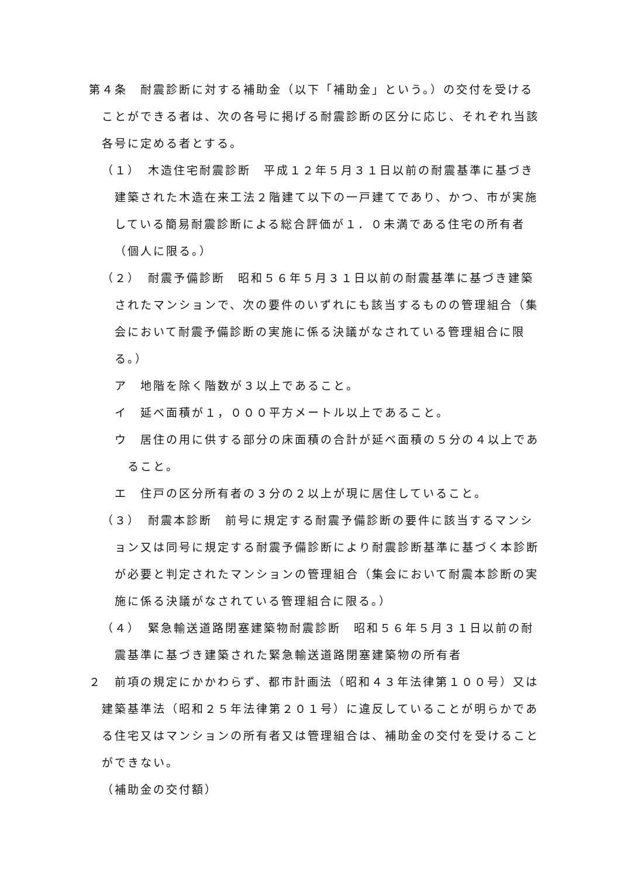第４条　耐震診断に対する補助金（以下「補助金」という。）の交付を受けることができる者は、次の各号に掲げる耐震診断の区分に応じ、それぞれ当該各号に定める者とする。
（１）　木造住宅耐震診断　平成１２年５月３１日以前の耐震基準に基づき建築された木造在来工法２階建て以下の一戸建てであり、かつ、市が実施している簡易耐震診断による総合評価が１．０未満である住宅の所有者（個人に限る。）
（２）　耐震予備診断　昭和５６年５月３１日以前の耐震基準に基づき建築されたマンションで、次の要件のいずれにも該当するものの管理組合（集会において耐震予備診断の実施に係る決議がなされている管理組合に限る。）
ア　地階を除く階数が３以上であること。
イ　延べ面積が１，０００平方メートル以上であること。
ウ　居住の用に供する部分の床面積の合計が延べ面積の５分の４以上であること。
エ　住戸の区分所有者の３分の２以上が現に居住していること。
（３）　耐震本診断　前号に規定する耐震予備診断の要件に該当するマンション又は同号に規定する耐震予備診断により耐震診断基準に基づく本診断が必要と判定されたマンションの管理組合（集会において耐震本診断の実施に係る決議がなされている管理組合に限る。）
（４）　緊急輸送道路閉塞建築物耐震診断　昭和５６年５月３１日以前の耐震基準に基づき建築された緊急輸送道路閉塞建築物の所有者
２　前項の規定にかかわらず、都市計画法（昭和４３年法律第１００号）又は建築基準法（昭和２５年法律第２０１号）に違反していることが明らかである住宅又はマンションの所有者又は管理組合は、補助金の交付を受けることができない。
（補助金の交付額）